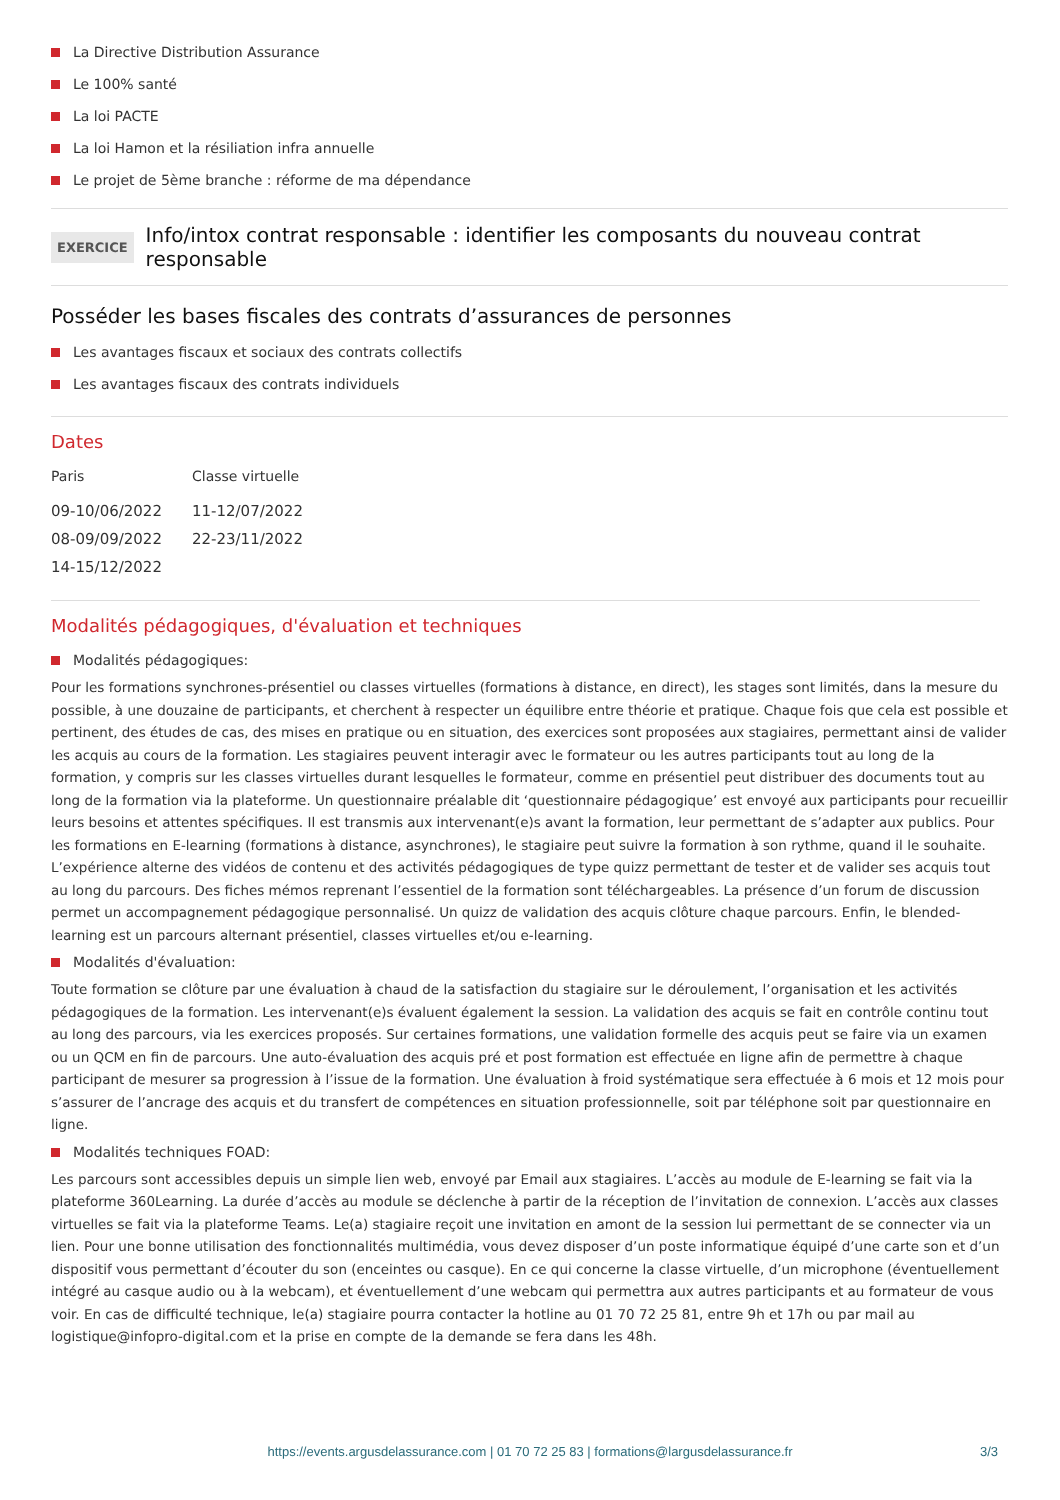La Directive Distribution Assurance
Le 100% santé
La loi PACTE
La loi Hamon et la résiliation infra annuelle
Le projet de 5ème branche : réforme de ma dépendance
EXERCICE
Info/intox contrat responsable : identifier les composants du nouveau contrat responsable
Posséder les bases fiscales des contrats d’assurances de personnes
Les avantages fiscaux et sociaux des contrats collectifs
Les avantages fiscaux des contrats individuels
Dates
| Paris | Classe virtuelle |
| --- | --- |
| 09-10/06/2022 | 11-12/07/2022 |
| 08-09/09/2022 | 22-23/11/2022 |
| 14-15/12/2022 | |
Modalités pédagogiques, d'évaluation et techniques
Modalités pédagogiques:
Pour les formations synchrones-présentiel ou classes virtuelles (formations à distance, en direct), les stages sont limités, dans la mesure du possible, à une douzaine de participants, et cherchent à respecter un équilibre entre théorie et pratique. Chaque fois que cela est possible et pertinent, des études de cas, des mises en pratique ou en situation, des exercices sont proposées aux stagiaires, permettant ainsi de valider les acquis au cours de la formation. Les stagiaires peuvent interagir avec le formateur ou les autres participants tout au long de la formation, y compris sur les classes virtuelles durant lesquelles le formateur, comme en présentiel peut distribuer des documents tout au long de la formation via la plateforme. Un questionnaire préalable dit ‘questionnaire pédagogique’ est envoyé aux participants pour recueillir leurs besoins et attentes spécifiques. Il est transmis aux intervenant(e)s avant la formation, leur permettant de s’adapter aux publics. Pour les formations en E-learning (formations à distance, asynchrones), le stagiaire peut suivre la formation à son rythme, quand il le souhaite. L’expérience alterne des vidéos de contenu et des activités pédagogiques de type quizz permettant de tester et de valider ses acquis tout au long du parcours. Des fiches mémos reprenant l’essentiel de la formation sont téléchargeables. La présence d’un forum de discussion permet un accompagnement pédagogique personnalisé. Un quizz de validation des acquis clôture chaque parcours. Enfin, le blended-learning est un parcours alternant présentiel, classes virtuelles et/ou e-learning.
Modalités d'évaluation:
Toute formation se clôture par une évaluation à chaud de la satisfaction du stagiaire sur le déroulement, l’organisation et les activités pédagogiques de la formation. Les intervenant(e)s évaluent également la session. La validation des acquis se fait en contrôle continu tout au long des parcours, via les exercices proposés. Sur certaines formations, une validation formelle des acquis peut se faire via un examen ou un QCM en fin de parcours. Une auto-évaluation des acquis pré et post formation est effectuée en ligne afin de permettre à chaque participant de mesurer sa progression à l’issue de la formation. Une évaluation à froid systématique sera effectuée à 6 mois et 12 mois pour s’assurer de l’ancrage des acquis et du transfert de compétences en situation professionnelle, soit par téléphone soit par questionnaire en ligne.
Modalités techniques FOAD:
Les parcours sont accessibles depuis un simple lien web, envoyé par Email aux stagiaires. L’accès au module de E-learning se fait via la plateforme 360Learning. La durée d’accès au module se déclenche à partir de la réception de l’invitation de connexion. L’accès aux classes virtuelles se fait via la plateforme Teams. Le(a) stagiaire reçoit une invitation en amont de la session lui permettant de se connecter via un lien. Pour une bonne utilisation des fonctionnalités multimédia, vous devez disposer d’un poste informatique équipé d’une carte son et d’un dispositif vous permettant d’écouter du son (enceintes ou casque). En ce qui concerne la classe virtuelle, d’un microphone (éventuellement intégré au casque audio ou à la webcam), et éventuellement d’une webcam qui permettra aux autres participants et au formateur de vous voir. En cas de difficulté technique, le(a) stagiaire pourra contacter la hotline au 01 70 72 25 81, entre 9h et 17h ou par mail au logistique@infopro-digital.com et la prise en compte de la demande se fera dans les 48h.
https://events.argusdelassurance.com | 01 70 72 25 83 | formations@largusdelassurance.fr
3/3